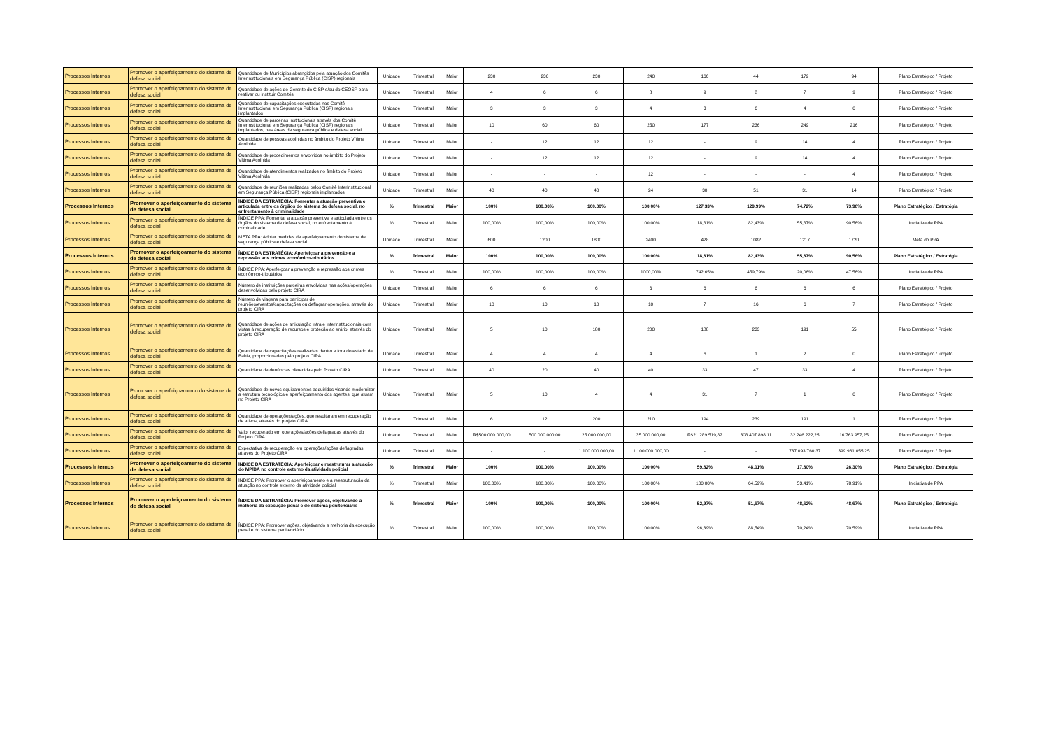| Processos Internos | Promover o aperfeiçoamento do sistema de defesa social | Quantidade de Municípios abrangidos pela atuação dos Comitês Interinstitucionais em Segurança Pública (CISP) regionais | Unidade | Trimestral | Maior | 230 | 230 | 230 | 240 | 166 | 44 | 179 | 94 | Plano Estratégico / Projeto |
| Processos Internos | Promover o aperfeiçoamento do sistema de defesa social | Quantidade de ações do Gerente do CISP e/ou do CEOSP para reativar ou instituir Comitês | Unidade | Trimestral | Maior | 4 | 6 | 6 | 8 | 9 | 8 | 7 | 9 | Plano Estratégico / Projeto |
| Processos Internos | Promover o aperfeiçoamento do sistema de defesa social | Quantidade de capacitações executadas nos Comitê Interinstitucional em Segurança Pública (CISP) regionais implantados | Unidade | Trimestral | Maior | 3 | 3 | 3 | 4 | 3 | 6 | 4 | 0 | Plano Estratégico / Projeto |
| Processos Internos | Promover o aperfeiçoamento do sistema de defesa social | Quantidade de parcerias institucionais através dos Comitê Interinstitucional em Segurança Pública (CISP) regionais implantados, nas áreas de segurança pública e defesa social | Unidade | Trimestral | Maior | 10 | 60 | 60 | 250 | 177 | 236 | 249 | 216 | Plano Estratégico / Projeto |
| Processos Internos | Promover o aperfeiçoamento do sistema de defesa social | Quantidade de pessoas acolhidas no âmbito do Projeto Vítima Acolhida | Unidade | Trimestral | Maior | - | 12 | 12 | 12 | - | 9 | 14 | 4 | Plano Estratégico / Projeto |
| Processos Internos | Promover o aperfeiçoamento do sistema de defesa social | Quantidade de procedimentos envolvidos no âmbito do Projeto Vítima Acolhida | Unidade | Trimestral | Maior | - | 12 | 12 | 12 | - | 9 | 14 | 4 | Plano Estratégico / Projeto |
| Processos Internos | Promover o aperfeiçoamento do sistema de defesa social | Quantidade de atendimentos realizados no âmbito do Projeto Vítima Acolhida | Unidade | Trimestral | Maior | - | - | - | 12 | - | - | - | 4 | Plano Estratégico / Projeto |
| Processos Internos | Promover o aperfeiçoamento do sistema de defesa social | Quantidade de reuniões realizadas pelos Comitê Interinstitucional em Segurança Pública (CISP) regionais implantados | Unidade | Trimestral | Maior | 40 | 40 | 40 | 24 | 30 | 51 | 31 | 14 | Plano Estratégico / Projeto |
| Processos Internos | Promover o aperfeiçoamento do sistema de defesa social | ÍNDICE DA ESTRATÉGIA: Fomentar a atuação preventiva e articulada entre os órgãos do sistema de defesa social, no enfrentamento à criminalidade | % | Trimestral | Maior | 100% | 100,00% | 100,00% | 100,00% | 127,33% | 129,99% | 74,72% | 73,96% | Plano Estratégico / Estratégia |
| Processos Internos | Promover o aperfeiçoamento do sistema de defesa social | ÍNDICE PPA: Fomentar a atuação preventiva e articulada entre os órgãos do sistema de defesa social, no enfrentamento à criminalidade | % | Trimestral | Maior | 100,00% | 100,00% | 100,00% | 100,00% | 18,81% | 82,43% | 55,87% | 90,56% | Iniciativa de PPA |
| Processos Internos | Promover o aperfeiçoamento do sistema de defesa social | META PPA: Adotar medidas de aperfeiçoamento do sistema de segurança pública e defesa social | Unidade | Trimestral | Maior | 600 | 1200 | 1800 | 2400 | 428 | 1082 | 1217 | 1720 | Meta do PPA |
| Processos Internos | Promover o aperfeiçoamento do sistema de defesa social | ÍNDICE DA ESTRATÉGIA: Aperfeiçoar a prevenção e a repressão aos crimes econômico-tributários | % | Trimestral | Maior | 100% | 100,00% | 100,00% | 100,00% | 18,81% | 82,43% | 55,87% | 90,56% | Plano Estratégico / Estratégia |
| Processos Internos | Promover o aperfeiçoamento do sistema de defesa social | ÍNDICE PPA: Aperfeiçoar a prevenção e repressão aos crimes econômico-tributários | % | Trimestral | Maior | 100,00% | 100,00% | 100,00% | 1000,00% | 742,65% | 459,79% | 20,06% | 47,56% | Iniciativa de PPA |
| Processos Internos | Promover o aperfeiçoamento do sistema de defesa social | Número de instituições parceiras envolvidas nas ações/operações desenvolvidas pelo projeto CIRA | Unidade | Trimestral | Maior | 6 | 6 | 6 | 6 | 6 | 6 | 6 | 6 | Plano Estratégico / Projeto |
| Processos Internos | Promover o aperfeiçoamento do sistema de defesa social | Número de viagens para participar de reuniões/eventos/capacitações ou deflagrar operações, através do projeto CIRA | Unidade | Trimestral | Maior | 10 | 10 | 10 | 10 | 7 | 16 | 6 | 7 | Plano Estratégico / Projeto |
| Processos Internos | Promover o aperfeiçoamento do sistema de defesa social | Quantidade de ações de articulação intra e interinstitucionais com vistas à recuperação de recursos e proteção ao erário, através do projeto CIRA | Unidade | Trimestral | Maior | 5 | 10 | 180 | 200 | 188 | 233 | 191 | 55 | Plano Estratégico / Projeto |
| Processos Internos | Promover o aperfeiçoamento do sistema de defesa social | Quantidade de capacitações realizadas dentro e fora do estado da Bahia, proporcionadas pelo projeto CIRA | Unidade | Trimestral | Maior | 4 | 4 | 4 | 4 | 6 | 1 | 2 | 0 | Plano Estratégico / Projeto |
| Processos Internos | Promover o aperfeiçoamento do sistema de defesa social | Quantidade de denúncias oferecidas pelo Projeto CIRA | Unidade | Trimestral | Maior | 40 | 20 | 40 | 40 | 33 | 47 | 33 | 4 | Plano Estratégico / Projeto |
| Processos Internos | Promover o aperfeiçoamento do sistema de defesa social | Quantidade de novos equipamentos adquiridos visando modernizar a estrutura tecnológica e aperfeiçoamento dos agentes, que atuam no Projeto CIRA | Unidade | Trimestral | Maior | 5 | 10 | 4 | 4 | 31 | 7 | 1 | 0 | Plano Estratégico / Projeto |
| Processos Internos | Promover o aperfeiçoamento do sistema de defesa social | Quantidade de operações/ações, que resultaram em recuperação de ativos, através do projeto CIRA | Unidade | Trimestral | Maior | 6 | 12 | 200 | 210 | 194 | 239 | 191 | 1 | Plano Estratégico / Projeto |
| Processos Internos | Promover o aperfeiçoamento do sistema de defesa social | Valor recuperado em operações/ações deflagradas através do Projeto CIRA | Unidade | Trimestral | Maior | R$500.000.000,00 | 500.000.000,00 | 25.000.000,00 | 35.000.000,00 | R$21.289.519,82 | 308.407.898,11 | 32.246.222,25 | 16.763.957,25 | Plano Estratégico / Projeto |
| Processos Internos | Promover o aperfeiçoamento do sistema de defesa social | Expectativa de recuperação em operações/ações deflagradas através do Projeto CIRA | Unidade | Trimestral | Maior | - | - | 1.100.000.000,00 | 1.100.000.000,00 | - | - | 737.093.760,37 | 399.961.055,25 | Plano Estratégico / Projeto |
| Processos Internos | Promover o aperfeiçoamento do sistema de defesa social | ÍNDICE DA ESTRATÉGIA: Aperfeiçoar e reestruturar a atuação do MP/BA no controle externo da atividade policial | % | Trimestral | Maior | 100% | 100,00% | 100,00% | 100,00% | 59,82% | 48,01% | 17,80% | 26,30% | Plano Estratégico / Estratégia |
| Processos Internos | Promover o aperfeiçoamento do sistema de defesa social | ÍNDICE PPA: Promover o aperfeiçoamento e a reestruturação da atuação no controle externo da atividade policial | % | Trimestral | Maior | 100,00% | 100,00% | 100,00% | 100,00% | 100,00% | 64,59% | 53,41% | 78,91% | Iniciativa de PPA |
| Processos Internos | Promover o aperfeiçoamento do sistema de defesa social | ÍNDICE DA ESTRATÉGIA: Promover ações, objetivando a melhoria da execução penal e do sistema penitenciário | % | Trimestral | Maior | 100% | 100,00% | 100,00% | 100,00% | 52,97% | 51,67% | 48,62% | 48,67% | Plano Estratégico / Estratégia |
| Processos Internos | Promover o aperfeiçoamento do sistema de defesa social | ÍNDICE PPA: Promover ações, objetivando a melhoria da execução penal e do sistema penitenciário | % | Trimestral | Maior | 100,00% | 100,00% | 100,00% | 100,00% | 96,39% | 88,54% | 70,24% | 70,59% | Iniciativa de PPA |